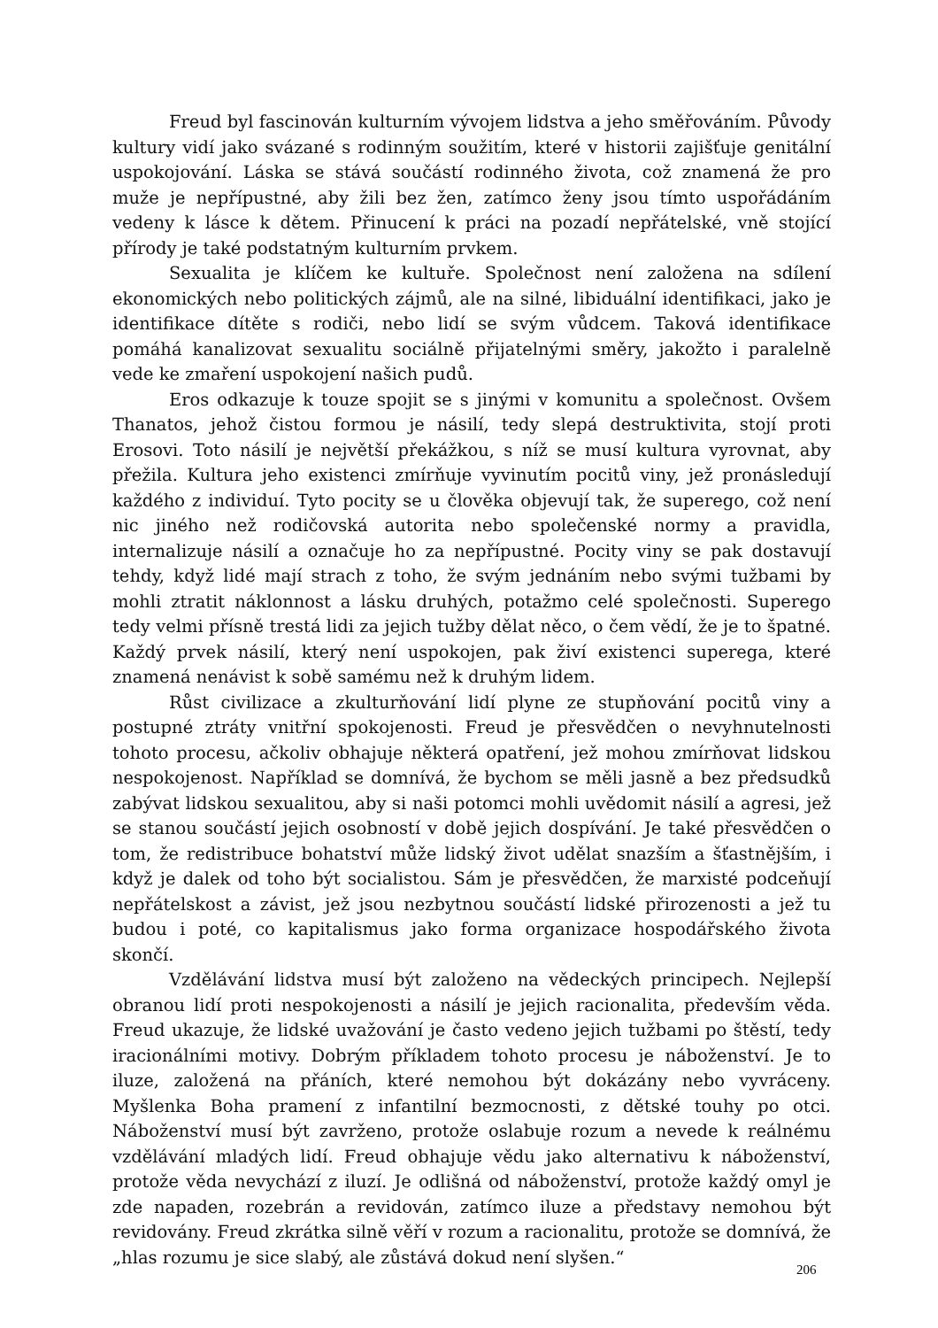Freud byl fascinován kulturním vývojem lidstva a jeho směřováním. Původy kultury vidí jako svázané s rodinným soužitím, které v historii zajišťuje genitální uspokojování. Láska se stává součástí rodinného života, což znamená že pro muže je nepřípustné, aby žili bez žen, zatímco ženy jsou tímto uspořádáním vedeny k lásce k dětem. Přinucení k práci na pozadí nepřátelské, vně stojící přírody je také podstatným kulturním prvkem.
Sexualita je klíčem ke kultuře. Společnost není založena na sdílení ekonomických nebo politických zájmů, ale na silné, libiduální identifikaci, jako je identifikace dítěte s rodiči, nebo lidí se svým vůdcem. Taková identifikace pomáhá kanalizovat sexualitu sociálně přijatelnými směry, jakožto i paralelně vede ke zmaření uspokojení našich pudů.
Eros odkazuje k touze spojit se s jinými v komunitu a společnost. Ovšem Thanatos, jehož čistou formou je násilí, tedy slepá destruktivita, stojí proti Erosovi. Toto násilí je největší překážkou, s níž se musí kultura vyrovnat, aby přežila. Kultura jeho existenci zmírňuje vyvinutím pocitů viny, jež pronásledují každého z individuí. Tyto pocity se u člověka objevují tak, že superego, což není nic jiného než rodičovská autorita nebo společenské normy a pravidla, internalizuje násilí a označuje ho za nepřípustné. Pocity viny se pak dostavují tehdy, když lidé mají strach z toho, že svým jednáním nebo svými tužbami by mohli ztratit náklonnost a lásku druhých, potažmo celé společnosti. Superego tedy velmi přísně trestá lidi za jejich tužby dělat něco, o čem vědí, že je to špatné. Každý prvek násilí, který není uspokojen, pak živí existenci superega, které znamená nenávist k sobě samému než k druhým lidem.
Růst civilizace a zkulturňování lidí plyne ze stupňování pocitů viny a postupné ztráty vnitřní spokojenosti. Freud je přesvědčen o nevyhnutelnosti tohoto procesu, ačkoliv obhajuje některá opatření, jež mohou zmírňovat lidskou nespokojenost. Například se domnívá, že bychom se měli jasně a bez předsudků zabývat lidskou sexualitou, aby si naši potomci mohli uvědomit násilí a agresi, jež se stanou součástí jejich osobností v době jejich dospívání. Je také přesvědčen o tom, že redistribuce bohatství může lidský život udělat snazším a šťastnějším, i když je dalek od toho být socialistou. Sám je přesvědčen, že marxisté podceňují nepřátelskost a závist, jež jsou nezbytnou součástí lidské přirozenosti a jež tu budou i poté, co kapitalismus jako forma organizace hospodářského života skončí.
Vzdělávání lidstva musí být založeno na vědeckých principech. Nejlepší obranou lidí proti nespokojenosti a násilí je jejich racionalita, především věda. Freud ukazuje, že lidské uvažování je často vedeno jejich tužbami po štěstí, tedy iracionálními motivy. Dobrým příkladem tohoto procesu je náboženství. Je to iluze, založená na přáních, které nemohou být dokázány nebo vyvráceny. Myšlenka Boha pramení z infantilní bezmocnosti, z dětské touhy po otci. Náboženství musí být zavrženo, protože oslabuje rozum a nevede k reálnému vzdělávání mladých lidí. Freud obhajuje vědu jako alternativu k náboženství, protože věda nevychází z iluzí. Je odlišná od náboženství, protože každý omyl je zde napaden, rozebrán a revidován, zatímco iluze a představy nemohou být revidovány. Freud zkrátka silně věří v rozum a racionalitu, protože se domnívá, že „hlas rozumu je sice slabý, ale zůstává dokud není slyšen.“
206